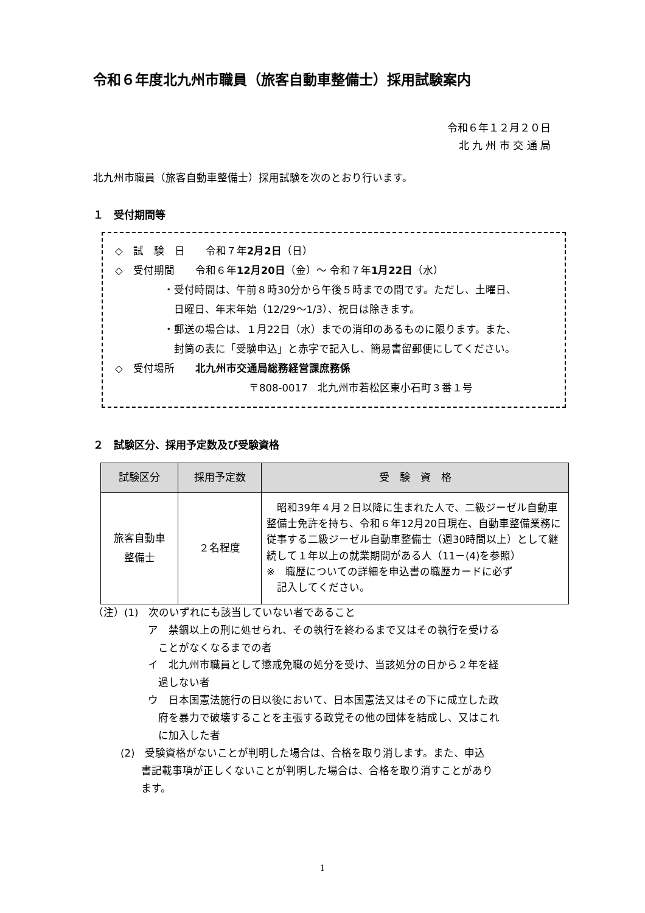令和６年度北九州市職員（旅客自動車整備士）採用試験案内
令和６年１２月２０日
北 九 州 市 交 通 局
北九州市職員（旅客自動車整備士）採用試験を次のとおり行います。
１　受付期間等
◇　試　験　日　　令和７年2月2日（日）
◇　受付期間　　令和６年12月20日（金）～ 令和７年1月22日（水）
・受付時間は、午前８時30分から午後５時までの間です。ただし、土曜日、
　日曜日、年末年始（12/29～1/3）、祝日は除きます。
・郵送の場合は、１月22日（水）までの消印のあるものに限ります。また、
　封筒の表に「受験申込」と赤字で記入し、簡易書留郵便にしてください。
◇　受付場所　　北九州市交通局総務経営課庶務係
〒808-0017　北九州市若松区東小石町３番１号
２　試験区分、採用予定数及び受験資格
| 試験区分 | 採用予定数 | 受 験 資 格 |
| --- | --- | --- |
| 旅客自動車 整備士 | ２名程度 | 昭和39年４月２日以降に生まれた人で、二級ジーゼル自動車整備士免許を持ち、令和６年12月20日現在、自動車整備業務に従事する二級ジーゼル自動車整備士（週30時間以上）として継続して１年以上の就業期間がある人（11－(4)を参照） ※ 職歴についての詳細を申込書の職歴カードに必ず 記入してください。 |
（注）(1)　次のいずれにも該当していない者であること
ア　禁錮以上の刑に処せられ、その執行を終わるまで又はその執行を受ける
　ことがなくなるまでの者
イ　北九州市職員として懲戒免職の処分を受け、当該処分の日から２年を経
　過しない者
ウ　日本国憲法施行の日以後において、日本国憲法又はその下に成立した政
　府を暴力で破壊することを主張する政党その他の団体を結成し、又はこれ
　に加入した者
(2)　受験資格がないことが判明した場合は、合格を取り消します。また、申込
　　書記載事項が正しくないことが判明した場合は、合格を取り消すことがあり
　　ます。
1